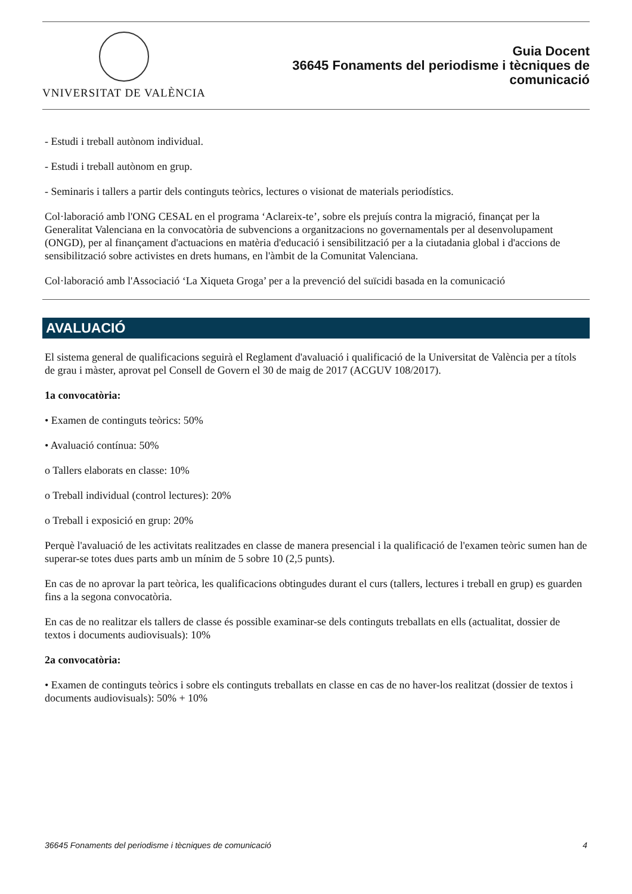VNIVERSITAT DE VALÈNCIA
Guia Docent
36645 Fonaments del periodisme i tècniques de
comunicació
- Estudi i treball autònom individual.
- Estudi i treball autònom en grup.
- Seminaris i tallers a partir dels continguts teòrics, lectures o visionat de materials periodístics.
Col·laboració amb l'ONG CESAL en el programa ‘Aclareix-te’, sobre els prejuís contra la migració, finançat per la Generalitat Valenciana en la convocatòria de subvencions a organitzacions no governamentals per al desenvolupament (ONGD), per al finançament d'actuacions en matèria d'educació i sensibilització per a la ciutadania global i d'accions de sensibilització sobre activistes en drets humans, en l'àmbit de la Comunitat Valenciana.
Col·laboració amb l'Associació ‘La Xiqueta Groga’ per a la prevenció del suïcidi basada en la comunicació
AVALUACIÓ
El sistema general de qualificacions seguirà el Reglament d'avaluació i qualificació de la Universitat de València per a títols de grau i màster, aprovat pel Consell de Govern el 30 de maig de 2017 (ACGUV 108/2017).
1a convocatòria:
• Examen de continguts teòrics: 50%
• Avaluació contínua: 50%
o Tallers elaborats en classe: 10%
o Treball individual (control lectures): 20%
o Treball i exposició en grup: 20%
Perquè l'avaluació de les activitats realitzades en classe de manera presencial i la qualificació de l'examen teòric sumen han de superar-se totes dues parts amb un mínim de 5 sobre 10 (2,5 punts).
En cas de no aprovar la part teòrica, les qualificacions obtingudes durant el curs (tallers, lectures i treball en grup) es guarden fins a la segona convocatòria.
En cas de no realitzar els tallers de classe és possible examinar-se dels continguts treballats en ells (actualitat, dossier de textos i documents audiovisuals): 10%
2a convocatòria:
• Examen de continguts teòrics i sobre els continguts treballats en classe en cas de no haver-los realitzat (dossier de textos i documents audiovisuals): 50% + 10%
36645 Fonaments del periodisme i tècniques de comunicació 4